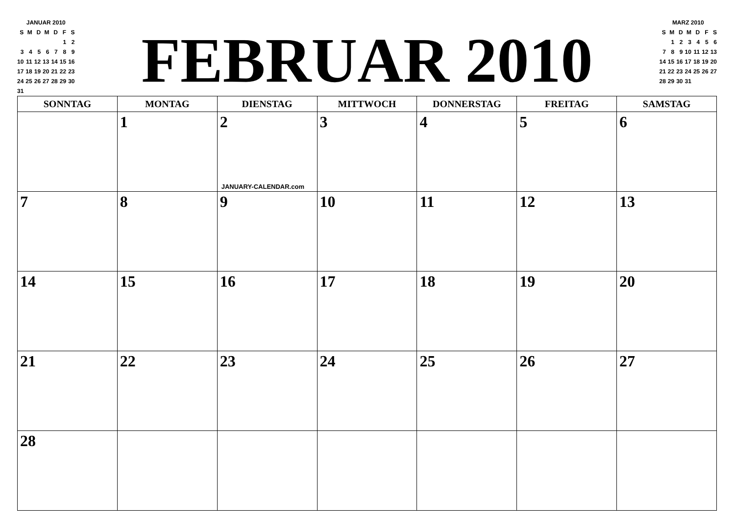| JANUAR 2010 | | | | | | |
| S | M | D | M | D | F | S |
| | | | | | 1 | 2 |
| 3 | 4 | 5 | 6 | 7 | 8 | 9 |
| 10 | 11 | 12 | 13 | 14 | 15 | 16 |
| 17 | 18 | 19 | 20 | 21 | 22 | 23 |
| 24 | 25 | 26 | 27 | 28 | 29 | 30 |
| 31 | | | | | | |
FEBRUAR 2010
| MARZ 2010 | | | | | | |
| S | M | D | M | D | F | S |
| | 1 | 2 | 3 | 4 | 5 | 6 |
| 7 | 8 | 9 | 10 | 11 | 12 | 13 |
| 14 | 15 | 16 | 17 | 18 | 19 | 20 |
| 21 | 22 | 23 | 24 | 25 | 26 | 27 |
| 28 | 29 | 30 | 31 | | | |
| SONNTAG | MONTAG | DIENSTAG | MITTWOCH | DONNERSTAG | FREITAG | SAMSTAG |
| --- | --- | --- | --- | --- | --- | --- |
| | 1 | 2 JANUARY-CALENDAR.com | 3 | 4 | 5 | 6 |
| 7 | 8 | 9 | 10 | 11 | 12 | 13 |
| 14 | 15 | 16 | 17 | 18 | 19 | 20 |
| 21 | 22 | 23 | 24 | 25 | 26 | 27 |
| 28 | | | | | | |